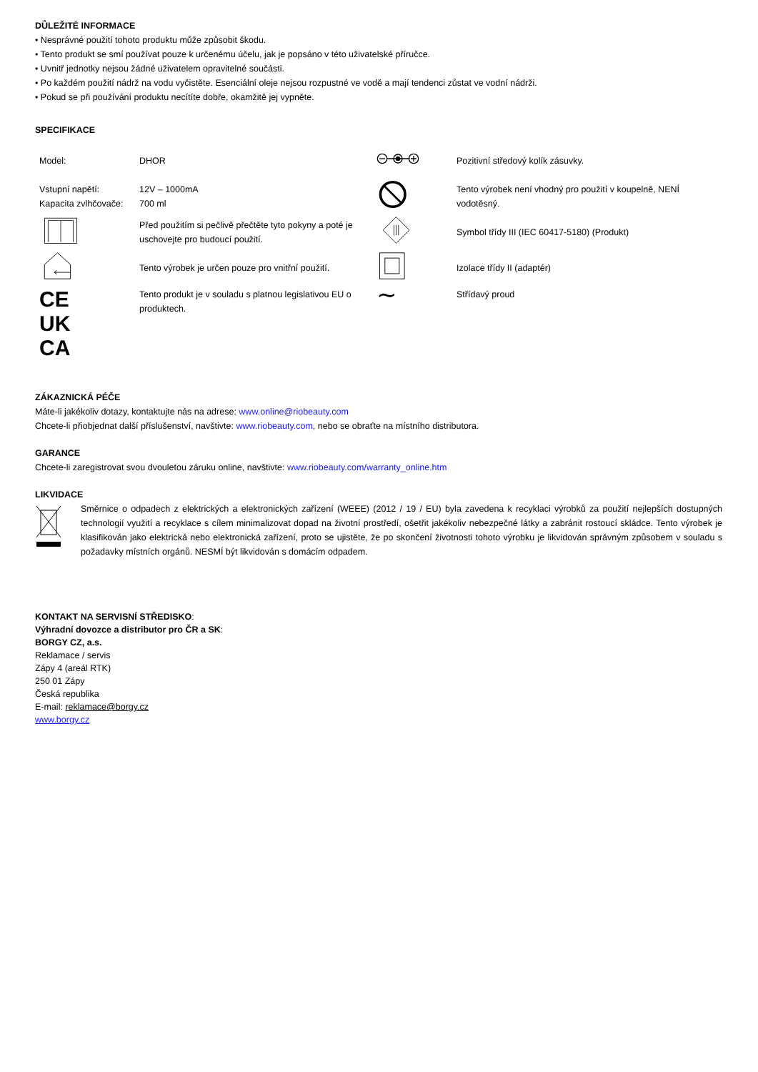DŮLEŽITÉ INFORMACE
• Nesprávné použití tohoto produktu může způsobit škodu.
• Tento produkt se smí používat pouze k určenému účelu, jak je popsáno v této uživatelské příručce.
• Uvnitř jednotky nejsou žádné uživatelem opravitelné součásti.
• Po každém použití nádrž na vodu vyčistěte. Esenciální oleje nejsou rozpustné ve vodě a mají tendenci zůstat ve vodní nádrži.
• Pokud se při používání produktu necítíte dobře, okamžitě jej vypněte.
SPECIFIKACE
| Model: | DHOR | | Pozitivní středový kolík zásuvky. |
| Vstupní napětí: Kapacita zvlhčovače: | 12V – 1000mA 700 ml | | Tento výrobek není vhodný pro použití v koupelně, NENÍ vodotěsný. |
| | Před použitím si pečlivě přečtěte tyto pokyny a poté je uschovejte pro budoucí použití. | | Symbol třídy III (IEC 60417-5180) (Produkt) |
| | Tento výrobek je určen pouze pro vnitřní použití. | | Izolace třídy II (adaptér) |
| CE UK CA | Tento produkt je v souladu s platnou legislativou EU o produktech. | ∼ | Střídavý proud |
ZÁKAZNICKÁ PÉČE
Máte-li jakékoliv dotazy, kontaktujte nás na adrese: www.online@riobeauty.com
Chcete-li přiobjednat další příslušenství, navštivte: www.riobeauty.com, nebo se obraťte na místního distributora.
GARANCE
Chcete-li zaregistrovat svou dvouletou záruku online, navštivte: www.riobeauty.com/warranty_online.htm
LIKVIDACE
Směrnice o odpadech z elektrických a elektronických zařízení (WEEE) (2012 / 19 / EU) byla zavedena k recyklaci výrobků za použití nejlepších dostupných technologií využití a recyklace s cílem minimalizovat dopad na životní prostředí, ošetřit jakékoliv nebezpečné látky a zabránit rostoucí skládce. Tento výrobek je klasifikován jako elektrická nebo elektronická zařízení, proto se ujistěte, že po skončení životnosti tohoto výrobku je likvidován správným způsobem v souladu s požadavky místních orgánů. NESMÍ být likvidován s domácím odpadem.
KONTAKT NA SERVISNÍ STŘEDISKO:
Výhradní dovozce a distributor pro ČR a SK:
BORGY CZ, a.s.
Reklamace / servis
Zápy 4 (areál RTK)
250 01 Zápy
Česká republika
E-mail: reklamace@borgy.cz
www.borgy.cz